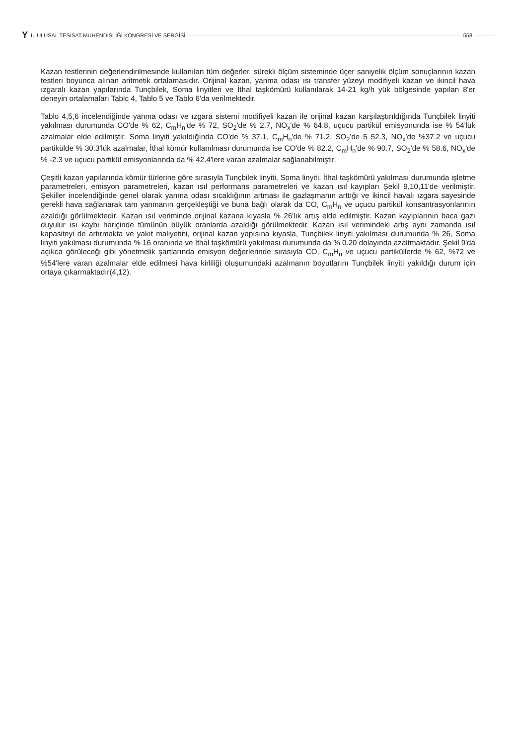Y II. ULUSAL TESİSAT MÜHENDİSLİĞİ KONGRESİ VE SERGİSİ 558
Kazan testlerinin değerlendirilmesinde kullanılan tüm değerler, sürekli ölçüm sisteminde üçer saniyelik ölçüm sonuçlarının kazan testleri boyunca alınan aritmetik ortalamasıdır. Orijinal kazan, yanma odası ısı transfer yüzeyi modifiyeli kazan ve ikincil hava ızgaralı kazan yapılarında Tunçbilek, Soma linyitleri ve İthal taşkömürü kullanılarak 14-21 kg/h yük bölgesinde yapılan 8'er deneyin ortalamaları Tablc 4, Tablo 5 ve Tablo 6'da verilmektedir.
Tablo 4,5,6 incelendiğinde yanma odası ve ızgara sistemi modifiyeli kazan ile orijinal kazan karşılaştırıldığında Tunçbilek linyiti yakılması durumunda CO'de % 62, C<sub>m</sub>H<sub>n</sub>'de % 72, SO<sub>2</sub>'de % 2.7, NO<sub>x</sub>'de % 64.8, uçucu partikül emisyonunda ise % 54'lük azalmalar elde edilmiştir. Soma linyiti yakıldığında CO'de % 37.1, C<sub>m</sub>H<sub>n</sub>'de % 71.2, SO<sub>2</sub>'de 5 52.3, NO<sub>x</sub>'de %37.2 ve uçucu partikülde % 30.3'lük azalmalar, İthal kömür kullanılması durumunda ise CO'de % 82.2, C<sub>m</sub>H<sub>n</sub>'de % 90.7, SO<sub>2</sub>'de % 58.6, NO<sub>x</sub>'de % -2.3 ve uçucu partikül emisyonlarında da % 42.4'lere varan azalmalar sağlanabilmiştir.
Çeşitli kazan yapılarında kömür türlerine göre sırasıyla Tunçbilek linyiti, Soma linyiti, İthal taşkömürü yakılması durumunda işletme parametreleri, emisyon parametreleri, kazan ısıl performans parametreleri ve kazan ısıl kayıpları Şekil 9,10,11'de verilmiştir. Şekiller incelendiğinde genel olarak yanma odası sıcaklığının artması ile gazlaşmanın arttığı ve ikincil havalı ızgara sayesinde gerekli hava sağlanarak tam yanmanın gerçekleştiği ve buna bağlı olarak da CO, C<sub>m</sub>H<sub>n</sub> ve uçucu partikül konsantrasyonlarının azaldığı görülmektedir. Kazan ısıl veriminde orijinal kazana kıyasla % 26'lık artış elde edilmiştir. Kazan kayıplarının baca gazı duyulur ısı kaybı hariçinde tümünün büyük oranlarda azaldığı görülmektedir. Kazan ısıl verimindeki artış aynı zamanda ısıl kapasiteyi de artırmakta ve yakıt maliyetini, orijinal kazan yapısına kıyasla, Tunçbilek linyiti yakılması durumunda % 26, Soma linyiti yakılması durumunda % 16 oranında ve İthal taşkömürü yakılması durumunda da % 0.20 dolayında azaltmaktadır. Şekil 9'da açıkca görüleceği gibi yönetmelik şartlarında emisyon değerlerinde sırasıyla CO, C<sub>m</sub>H<sub>n</sub> ve uçucu partiküllerde % 62, %72 ve %54'lere varan azalmalar elde edilmesi hava kirliliği oluşumundaki azalmanın boyutlarını Tunçbilek linyiti yakıldığı durum için ortaya çıkarmaktadır(4,12).